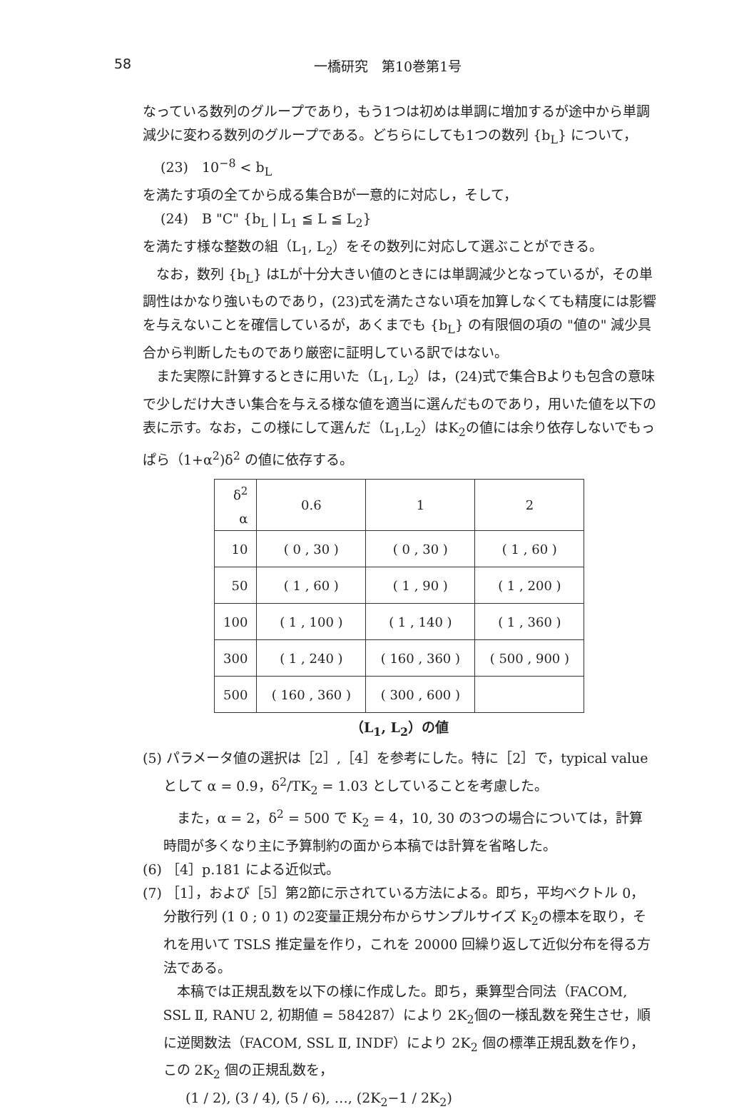58 一橋研究　第10巻第1号
なっている数列のグループであり，もう1つは初めは単調に増加するが途中から単調減少に変わる数列のグループである。どちらにしても1つの数列 {b<sub>L</sub>} について，
(23)　10<sup>−8</sup> < b<sub>L</sub>
を満たす項の全てから成る集合Bが一意的に対応し，そして，
(24)　B "C" {b<sub>L</sub> | L<sub>1</sub> ≦ L ≦ L<sub>2</sub>}
を満たす様な整数の組（L<sub>1</sub>, L<sub>2</sub>）をその数列に対応して選ぶことができる。
なお，数列 {b<sub>L</sub>} はLが十分大きい値のときには単調減少となっているが，その単調性はかなり強いものであり，(23)式を満たさない項を加算しなくても精度には影響を与えないことを確信しているが，あくまでも {b<sub>L</sub>} の有限個の項の "値の" 減少具合から判断したものであり厳密に証明している訳ではない。
また実際に計算するときに用いた（L<sub>1</sub>, L<sub>2</sub>）は，(24)式で集合Bよりも包含の意味で少しだけ大きい集合を与える様な値を適当に選んだものであり，用いた値を以下の表に示す。なお，この様にして選んだ（L<sub>1</sub>,L<sub>2</sub>）はK<sub>2</sub>の値には余り依存しないでもっぱら（1+α<sup>2</sup>)δ<sup>2</sup> の値に依存する。
| δ<sup>2</sup> α | 0.6 | 1 | 2 |
| 10 | ( 0 , 30 ) | ( 0 , 30 ) | ( 1 , 60 ) |
| 50 | ( 1 , 60 ) | ( 1 , 90 ) | ( 1 , 200 ) |
| 100 | ( 1 , 100 ) | ( 1 , 140 ) | ( 1 , 360 ) |
| 300 | ( 1 , 240 ) | ( 160 , 360 ) | ( 500 , 900 ) |
| 500 | ( 160 , 360 ) | ( 300 , 600 ) | |
（L<sub>1</sub>, L<sub>2</sub>）の値
(5) パラメータ値の選択は［2］,［4］を参考にした。特に［2］で，typical value として α = 0.9，δ<sup>2</sup>/TK<sub>2</sub> = 1.03 としていることを考慮した。
また，α = 2，δ<sup>2</sup> = 500 で K<sub>2</sub> = 4，10, 30 の3つの場合については，計算時間が多くなり主に予算制約の面から本稿では計算を省略した。
(6) ［4］p.181 による近似式。
(7) ［1］，および［5］第2節に示されている方法による。即ち，平均ベクトル 0，分散行列 (1 0 ; 0 1) の2変量正規分布からサンプルサイズ K<sub>2</sub>の標本を取り，それを用いて TSLS 推定量を作り，これを 20000 回繰り返して近似分布を得る方法である。
本稿では正規乱数を以下の様に作成した。即ち，乗算型合同法（FACOM, SSL Ⅱ, RANU 2, 初期値 = 584287）により 2K<sub>2</sub>個の一様乱数を発生させ，順に逆関数法（FACOM, SSL Ⅱ, INDF）により 2K<sub>2</sub> 個の標準正規乱数を作り，この 2K<sub>2</sub> 個の正規乱数を，
(1 / 2), (3 / 4), (5 / 6), …, (2K<sub>2</sub>−1 / 2K<sub>2</sub>)